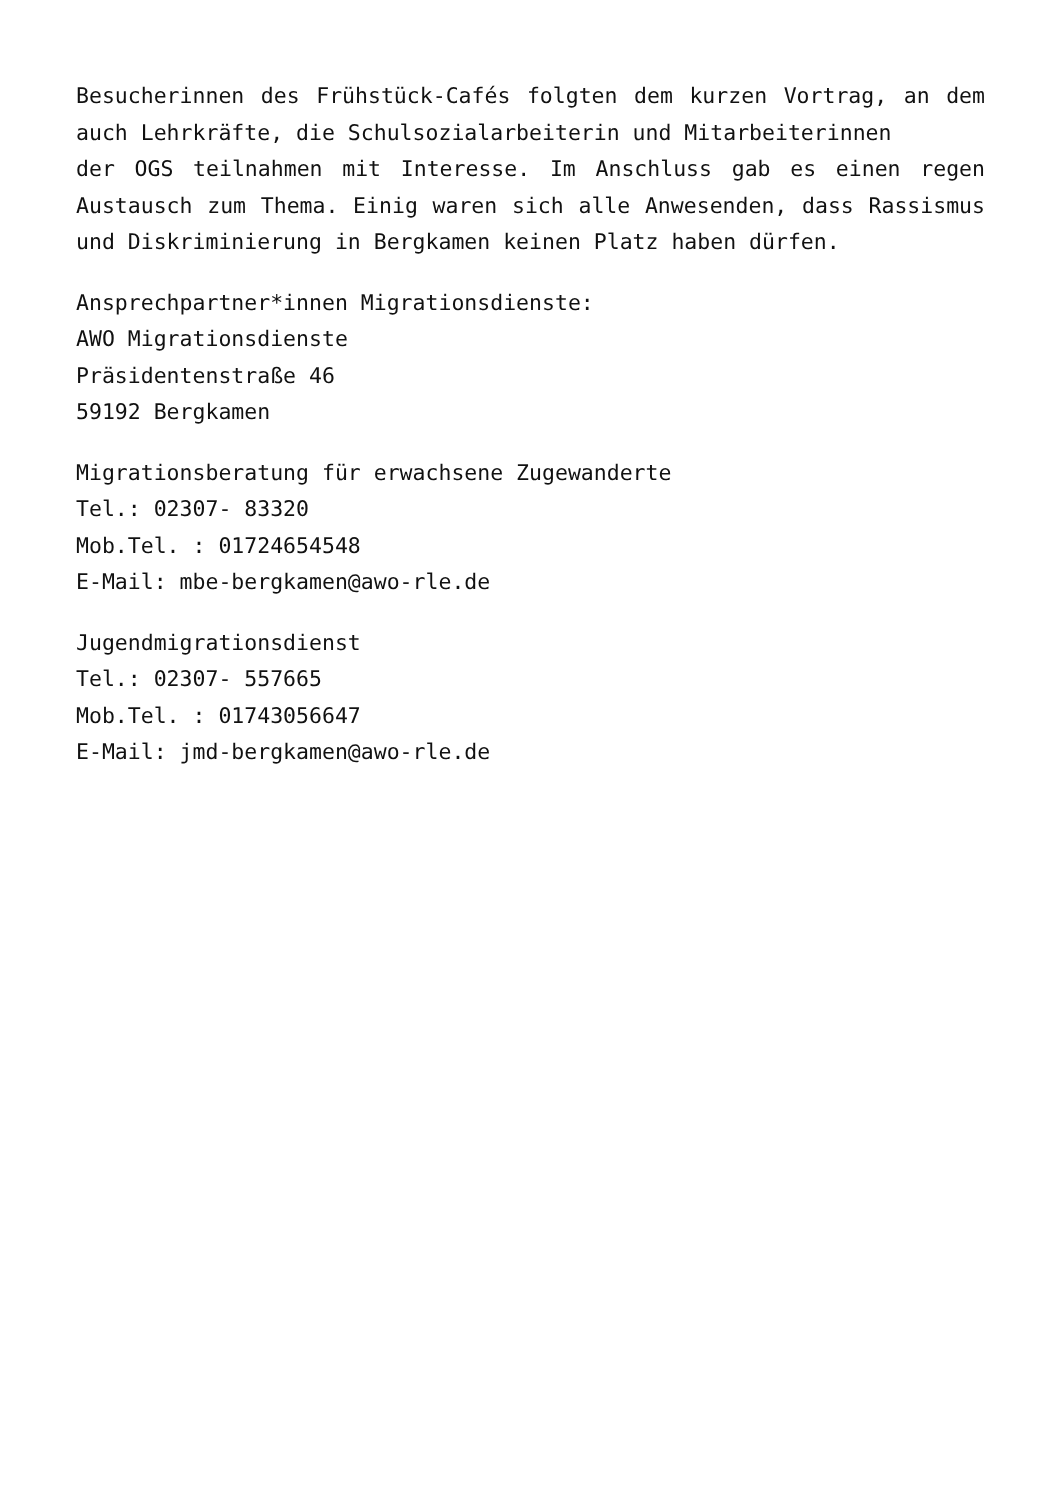Besucherinnen des Frühstück-Cafés folgten dem kurzen Vortrag, an dem auch Lehrkräfte, die Schulsozialarbeiterin und Mitarbeiterinnen
der OGS teilnahmen mit Interesse. Im Anschluss gab es einen regen Austausch zum Thema. Einig waren sich alle Anwesenden, dass Rassismus und Diskriminierung in Bergkamen keinen Platz haben dürfen.
Ansprechpartner*innen Migrationsdienste:
AWO Migrationsdienste
Präsidentenstraße 46
59192 Bergkamen
Migrationsberatung für erwachsene Zugewanderte
Tel.: 02307- 83320
Mob.Tel. : 01724654548
E-Mail: mbe-bergkamen@awo-rle.de
Jugendmigrationsdienst
Tel.: 02307- 557665
Mob.Tel. : 01743056647
E-Mail: jmd-bergkamen@awo-rle.de